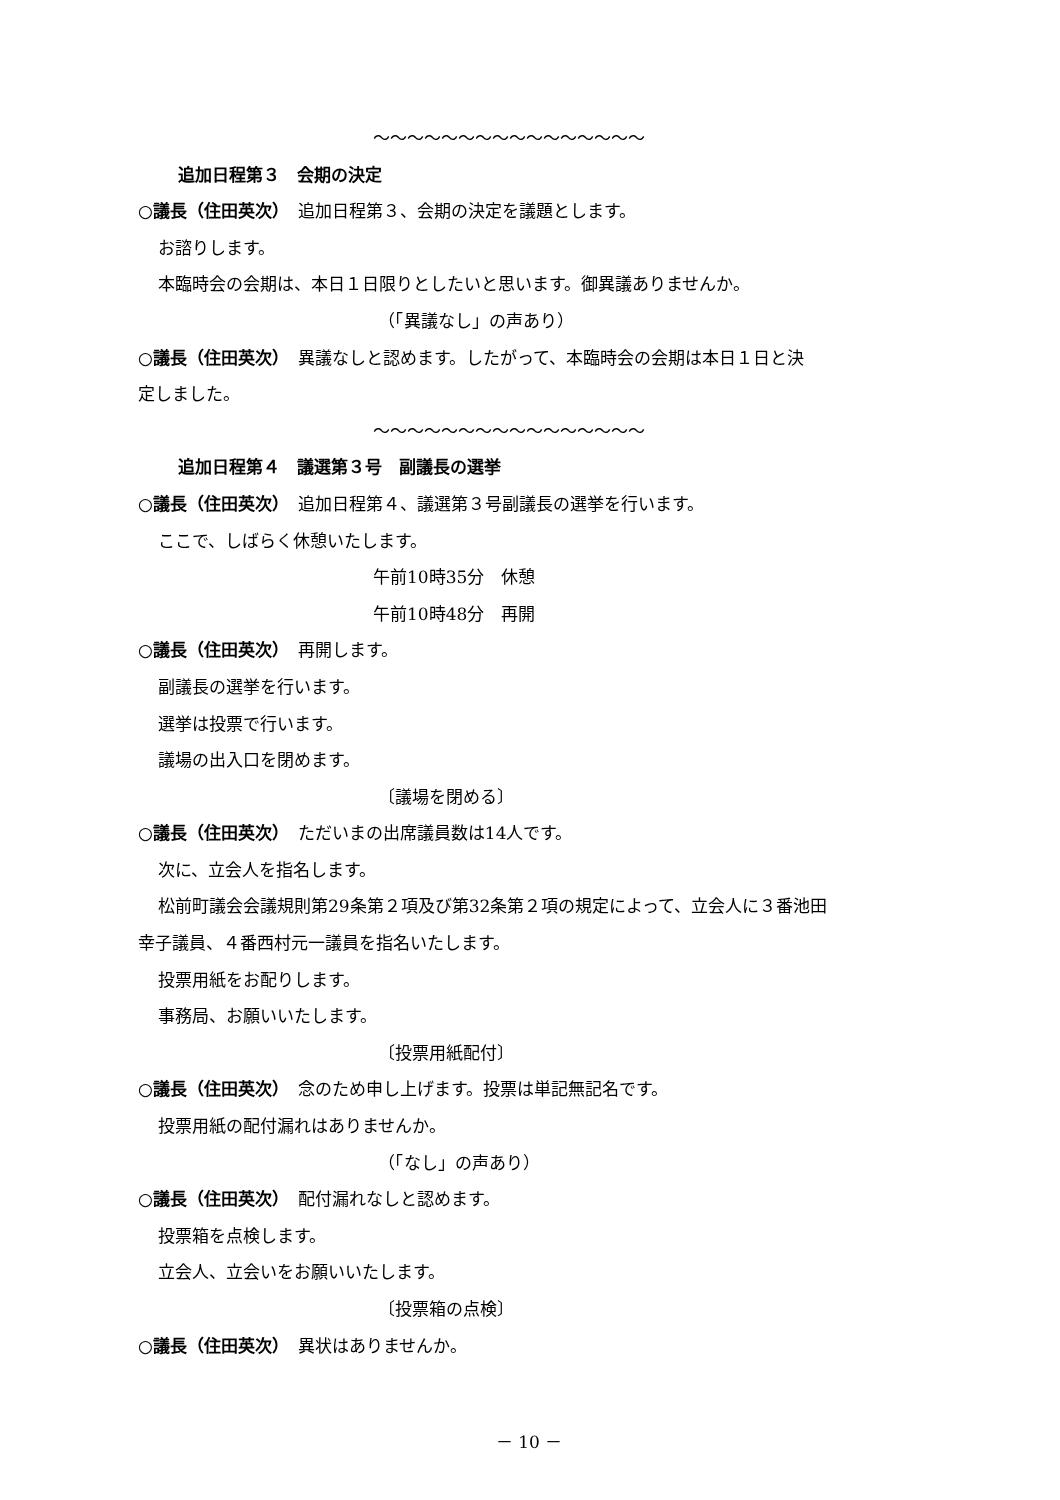～～～～～～～～～～～～～～～～
追加日程第３　会期の決定
○議長（住田英次）　追加日程第３、会期の決定を議題とします。
お諮りします。
本臨時会の会期は、本日１日限りとしたいと思います。御異議ありませんか。
（「異議なし」の声あり）
○議長（住田英次）　異議なしと認めます。したがって、本臨時会の会期は本日１日と決
定しました。
～～～～～～～～～～～～～～～～
追加日程第４　議選第３号　副議長の選挙
○議長（住田英次）　追加日程第４、議選第３号副議長の選挙を行います。
ここで、しばらく休憩いたします。
午前10時35分　休憩
午前10時48分　再開
○議長（住田英次）　再開します。
副議長の選挙を行います。
選挙は投票で行います。
議場の出入口を閉めます。
〔議場を閉める〕
○議長（住田英次）　ただいまの出席議員数は14人です。
次に、立会人を指名します。
松前町議会会議規則第29条第２項及び第32条第２項の規定によって、立会人に３番池田
幸子議員、４番西村元一議員を指名いたします。
投票用紙をお配りします。
事務局、お願いいたします。
〔投票用紙配付〕
○議長（住田英次）　念のため申し上げます。投票は単記無記名です。
投票用紙の配付漏れはありませんか。
（「なし」の声あり）
○議長（住田英次）　配付漏れなしと認めます。
投票箱を点検します。
立会人、立会いをお願いいたします。
〔投票箱の点検〕
○議長（住田英次）　異状はありませんか。
－ 10 －